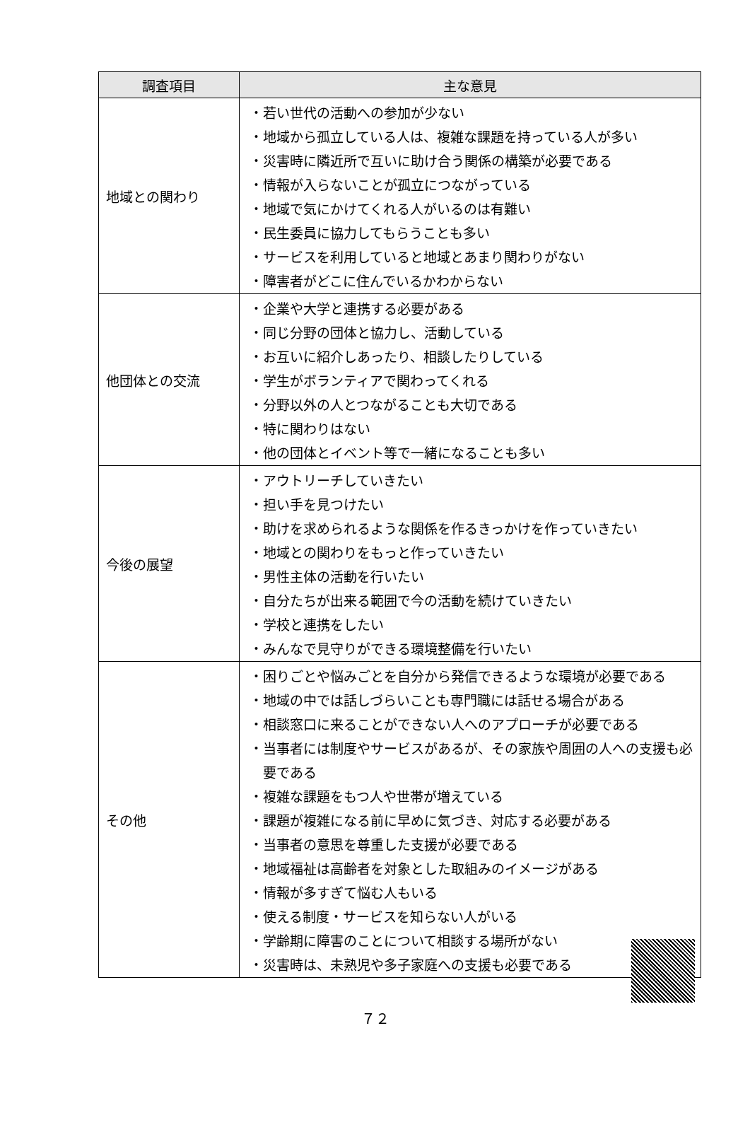| 調査項目 | 主な意見 |
| --- | --- |
| 地域との関わり | ・若い世代の活動への参加が少ない ・地域から孤立している人は、複雑な課題を持っている人が多い ・災害時に隣近所で互いに助け合う関係の構築が必要である ・情報が入らないことが孤立につながっている ・地域で気にかけてくれる人がいるのは有難い ・民生委員に協力してもらうことも多い ・サービスを利用していると地域とあまり関わりがない ・障害者がどこに住んでいるかわからない |
| 他団体との交流 | ・企業や大学と連携する必要がある ・同じ分野の団体と協力し、活動している ・お互いに紹介しあったり、相談したりしている ・学生がボランティアで関わってくれる ・分野以外の人とつながることも大切である ・特に関わりはない ・他の団体とイベント等で一緒になることも多い |
| 今後の展望 | ・アウトリーチしていきたい ・担い手を見つけたい ・助けを求められるような関係を作るきっかけを作っていきたい ・地域との関わりをもっと作っていきたい ・男性主体の活動を行いたい ・自分たちが出来る範囲で今の活動を続けていきたい ・学校と連携をしたい ・みんなで見守りができる環境整備を行いたい |
| その他 | ・困りごとや悩みごとを自分から発信できるような環境が必要である ・地域の中では話しづらいことも専門職には話せる場合がある ・相談窓口に来ることができない人へのアプローチが必要である ・当事者には制度やサービスがあるが、その家族や周囲の人への支援も必要である ・複雑な課題をもつ人や世帯が増えている ・課題が複雑になる前に早めに気づき、対応する必要がある ・当事者の意思を尊重した支援が必要である ・地域福祉は高齢者を対象とした取組みのイメージがある ・情報が多すぎて悩む人もいる ・使える制度・サービスを知らない人がいる ・学齢期に障害のことについて相談する場所がない ・災害時は、未熟児や多子家庭への支援も必要である |
７２